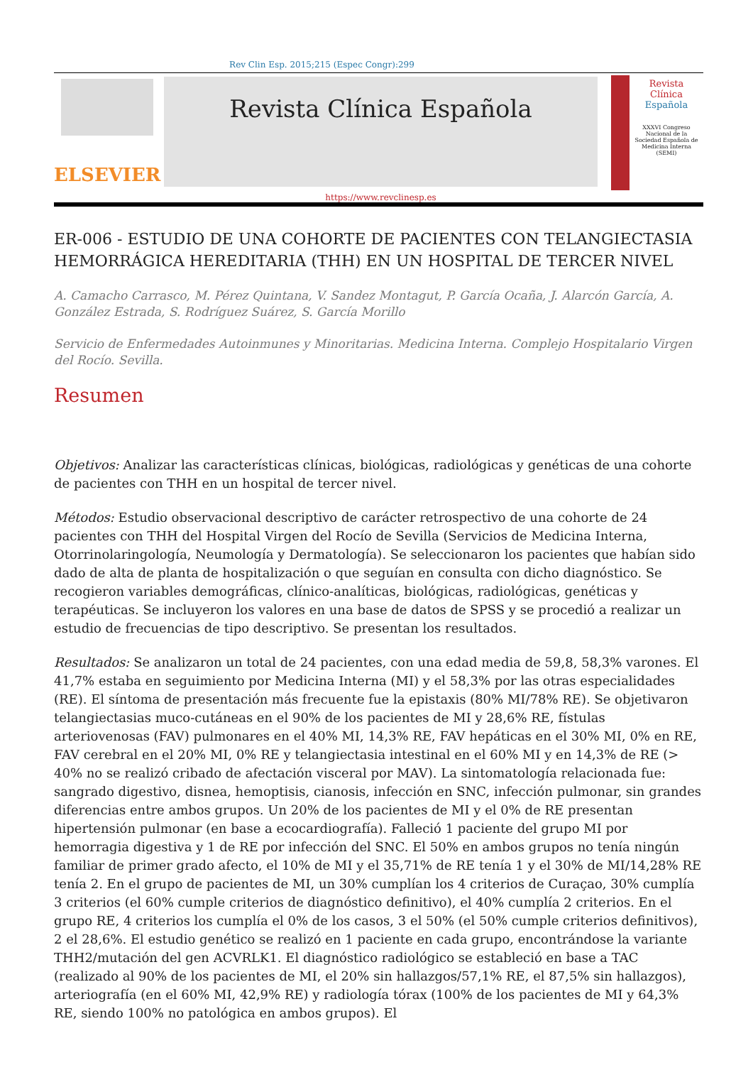Rev Clin Esp. 2015;215 (Espec Congr):299
ELSEVIER
Revista Clínica Española
https://www.revclinesp.es
Revista Clínica
Española
XXXVI Congreso Nacional de la Sociedad Española de Medicina Interna (SEMI)
ER-006 - ESTUDIO DE UNA COHORTE DE PACIENTES CON TELANGIECTASIA HEMORRÁGICA HEREDITARIA (THH) EN UN HOSPITAL DE TERCER NIVEL
A. Camacho Carrasco, M. Pérez Quintana, V. Sandez Montagut, P. García Ocaña, J. Alarcón García, A. González Estrada, S. Rodríguez Suárez, S. García Morillo
Servicio de Enfermedades Autoinmunes y Minoritarias. Medicina Interna. Complejo Hospitalario Virgen del Rocío. Sevilla.
Resumen
Objetivos: Analizar las características clínicas, biológicas, radiológicas y genéticas de una cohorte de pacientes con THH en un hospital de tercer nivel.
Métodos: Estudio observacional descriptivo de carácter retrospectivo de una cohorte de 24 pacientes con THH del Hospital Virgen del Rocío de Sevilla (Servicios de Medicina Interna, Otorrinolaringología, Neumología y Dermatología). Se seleccionaron los pacientes que habían sido dado de alta de planta de hospitalización o que seguían en consulta con dicho diagnóstico. Se recogieron variables demográficas, clínico-analíticas, biológicas, radiológicas, genéticas y terapéuticas. Se incluyeron los valores en una base de datos de SPSS y se procedió a realizar un estudio de frecuencias de tipo descriptivo. Se presentan los resultados.
Resultados: Se analizaron un total de 24 pacientes, con una edad media de 59,8, 58,3% varones. El 41,7% estaba en seguimiento por Medicina Interna (MI) y el 58,3% por las otras especialidades (RE). El síntoma de presentación más frecuente fue la epistaxis (80% MI/78% RE). Se objetivaron telangiectasias muco-cutáneas en el 90% de los pacientes de MI y 28,6% RE, fístulas arteriovenosas (FAV) pulmonares en el 40% MI, 14,3% RE, FAV hepáticas en el 30% MI, 0% en RE, FAV cerebral en el 20% MI, 0% RE y telangiectasia intestinal en el 60% MI y en 14,3% de RE (> 40% no se realizó cribado de afectación visceral por MAV). La sintomatología relacionada fue: sangrado digestivo, disnea, hemoptisis, cianosis, infección en SNC, infección pulmonar, sin grandes diferencias entre ambos grupos. Un 20% de los pacientes de MI y el 0% de RE presentan hipertensión pulmonar (en base a ecocardiografía). Falleció 1 paciente del grupo MI por hemorragia digestiva y 1 de RE por infección del SNC. El 50% en ambos grupos no tenía ningún familiar de primer grado afecto, el 10% de MI y el 35,71% de RE tenía 1 y el 30% de MI/14,28% RE tenía 2. En el grupo de pacientes de MI, un 30% cumplían los 4 criterios de Curaçao, 30% cumplía 3 criterios (el 60% cumple criterios de diagnóstico definitivo), el 40% cumplía 2 criterios. En el grupo RE, 4 criterios los cumplía el 0% de los casos, 3 el 50% (el 50% cumple criterios definitivos), 2 el 28,6%. El estudio genético se realizó en 1 paciente en cada grupo, encontrándose la variante THH2/mutación del gen ACVRLK1. El diagnóstico radiológico se estableció en base a TAC (realizado al 90% de los pacientes de MI, el 20% sin hallazgos/57,1% RE, el 87,5% sin hallazgos), arteriografía (en el 60% MI, 42,9% RE) y radiología tórax (100% de los pacientes de MI y 64,3% RE, siendo 100% no patológica en ambos grupos). El